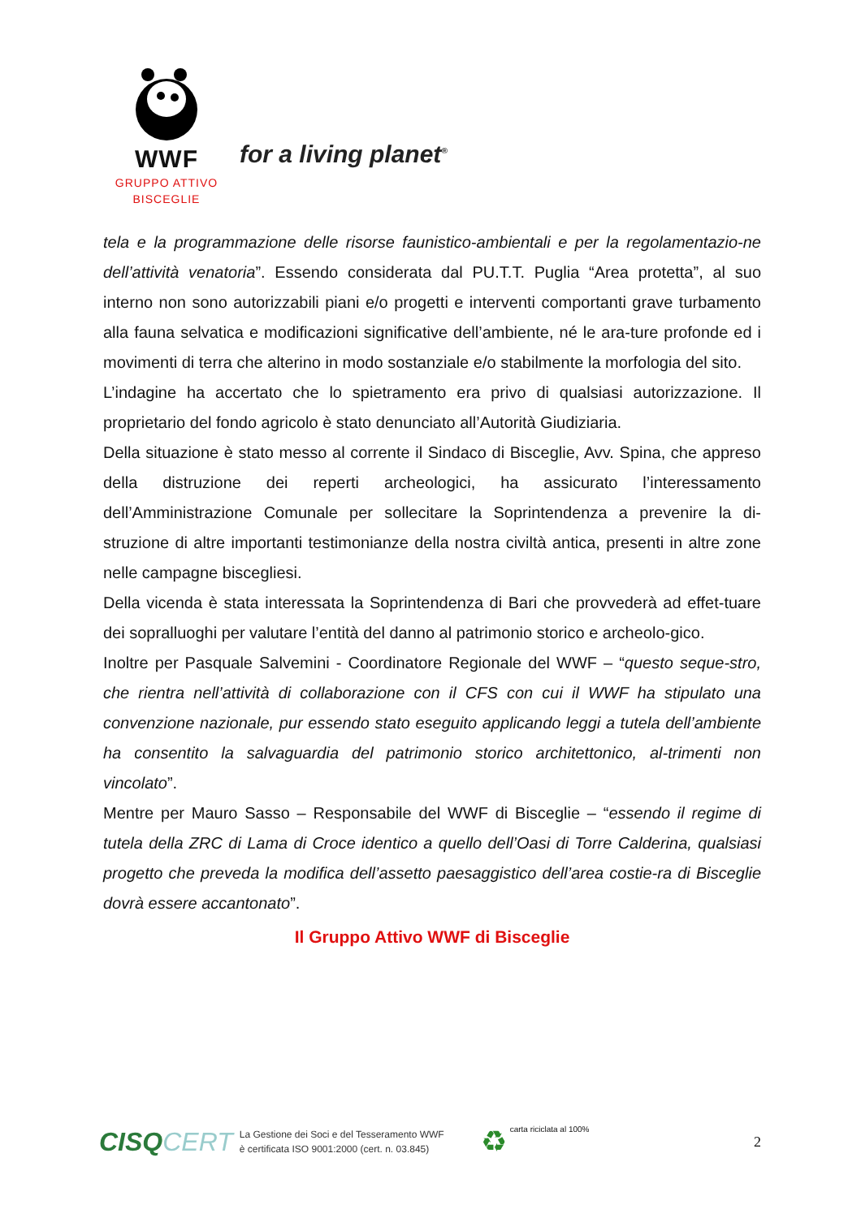WWF
GRUPPO ATTIVO
BISCEGLIE
for a living planet<sup>®</sup>
tela e la programmazione delle risorse faunistico-ambientali e per la regolamentazio-ne dell’attività venatoria”. Essendo considerata dal PU.T.T. Puglia “Area protetta”, al suo interno non sono autorizzabili piani e/o progetti e interventi comportanti grave turbamento alla fauna selvatica e modificazioni significative dell’ambiente, né le ara-ture profonde ed i movimenti di terra che alterino in modo sostanziale e/o stabilmente la morfologia del sito.
L’indagine ha accertato che lo spietramento era privo di qualsiasi autorizzazione. Il proprietario del fondo agricolo è stato denunciato all’Autorità Giudiziaria.
Della situazione è stato messo al corrente il Sindaco di Bisceglie, Avv. Spina, che appreso della distruzione dei reperti archeologici, ha assicurato l’interessamento dell’Amministrazione Comunale per sollecitare la Soprintendenza a prevenire la di-struzione di altre importanti testimonianze della nostra civiltà antica, presenti in altre zone nelle campagne biscegliesi.
Della vicenda è stata interessata la Soprintendenza di Bari che provvederà ad effet-tuare dei sopralluoghi per valutare l’entità del danno al patrimonio storico e archeolo-gico.
Inoltre per Pasquale Salvemini - Coordinatore Regionale del WWF – “questo seque-stro, che rientra nell’attività di collaborazione con il CFS con cui il WWF ha stipulato una convenzione nazionale, pur essendo stato eseguito applicando leggi a tutela dell’ambiente ha consentito la salvaguardia del patrimonio storico architettonico, al-trimenti non vincolato”.
Mentre per Mauro Sasso – Responsabile del WWF di Bisceglie – “essendo il regime di tutela della ZRC di Lama di Croce identico a quello dell’Oasi di Torre Calderina, qualsiasi progetto che preveda la modifica dell’assetto paesaggistico dell’area costie-ra di Bisceglie dovrà essere accantonato”.
Il Gruppo Attivo WWF di Bisceglie
CISQCERT
La Gestione dei Soci e del Tesseramento WWF
è certificata ISO 9001:2000 (cert. n. 03.845)
♻
carta riciclata al 100%
2